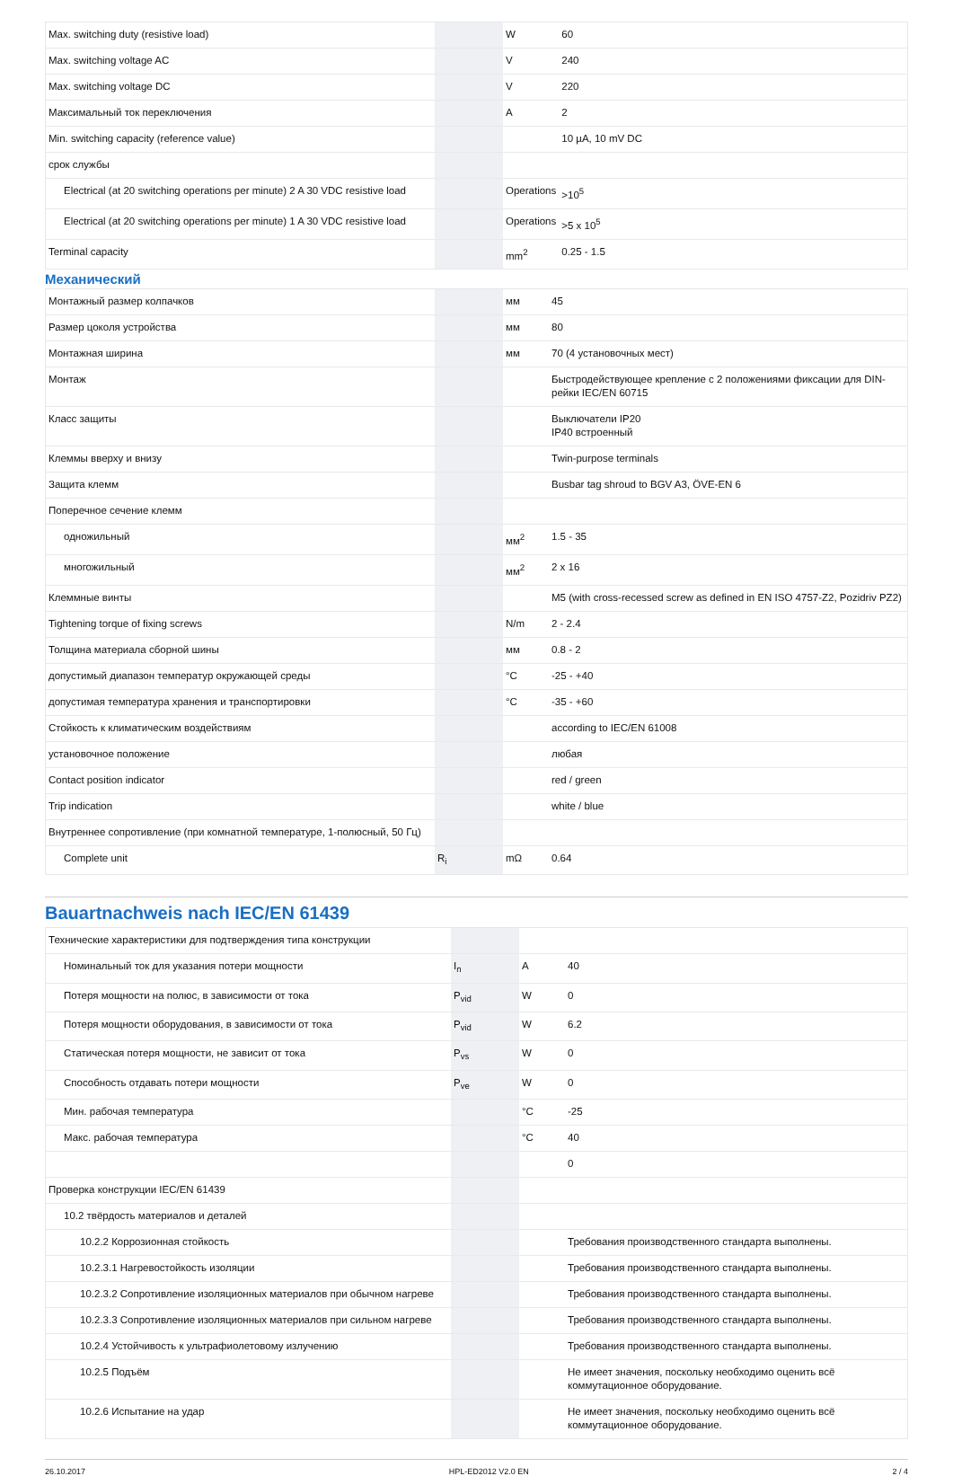| Max. switching duty (resistive load) | | W | 60 |
| Max. switching voltage AC | | V | 240 |
| Max. switching voltage DC | | V | 220 |
| Максимальный ток переключения | | A | 2 |
| Min. switching capacity (reference value) | | | 10 µA, 10 mV DC |
| срок службы | | | |
| Electrical (at 20 switching operations per minute) 2 A 30 VDC resistive load | | Operations | >10<sup>5</sup> |
| Electrical (at 20 switching operations per minute) 1 A 30 VDC resistive load | | Operations | >5 x 10<sup>5</sup> |
| Terminal capacity | | mm<sup>2</sup> | 0.25 - 1.5 |
Механический
| Монтажный размер колпачков | | мм | 45 |
| Размер цоколя устройства | | мм | 80 |
| Монтажная ширина | | мм | 70 (4 установочных мест) |
| Монтаж | | | Быстродействующее крепление с 2 положениями фиксации для DIN-рейки IEC/EN 60715 |
| Класс защиты | | | Выключатели IP20 IP40 встроенный |
| Клеммы вверху и внизу | | | Twin-purpose terminals |
| Защита клемм | | | Busbar tag shroud to BGV A3, ÖVE-EN 6 |
| Поперечное сечение клемм | | | |
| одножильный | | мм<sup>2</sup> | 1.5 - 35 |
| многожильный | | мм<sup>2</sup> | 2 x 16 |
| Клеммные винты | | | M5 (with cross-recessed screw as defined in EN ISO 4757-Z2, Pozidriv PZ2) |
| Tightening torque of fixing screws | | N/m | 2 - 2.4 |
| Толщина материала сборной шины | | мм | 0.8 - 2 |
| допустимый диапазон температур окружающей среды | | °C | -25 - +40 |
| допустимая температура хранения и транспортировки | | °C | -35 - +60 |
| Стойкость к климатическим воздействиям | | | according to IEC/EN 61008 |
| установочное положение | | | любая |
| Contact position indicator | | | red / green |
| Trip indication | | | white / blue |
| Внутреннее сопротивление (при комнатной температуре, 1-полюсный, 50 Гц) | | | |
| Complete unit | R<sub>i</sub> | mΩ | 0.64 |
Bauartnachweis nach IEC/EN 61439
| Технические характеристики для подтверждения типа конструкции | | | |
| Номинальный ток для указания потери мощности | I<sub>n</sub> | A | 40 |
| Потеря мощности на полюс, в зависимости от тока | P<sub>vid</sub> | W | 0 |
| Потеря мощности оборудования, в зависимости от тока | P<sub>vid</sub> | W | 6.2 |
| Статическая потеря мощности, не зависит от тока | P<sub>vs</sub> | W | 0 |
| Способность отдавать потери мощности | P<sub>ve</sub> | W | 0 |
| Мин. рабочая температура | | °C | -25 |
| Макс. рабочая температура | | °C | 40 |
| | | | 0 |
| Проверка конструкции IEC/EN 61439 | | | |
| 10.2 твёрдость материалов и деталей | | | |
| 10.2.2 Коррозионная стойкость | | | Требования производственного стандарта выполнены. |
| 10.2.3.1 Нагревостойкость изоляции | | | Требования производственного стандарта выполнены. |
| 10.2.3.2 Сопротивление изоляционных материалов при обычном нагреве | | | Требования производственного стандарта выполнены. |
| 10.2.3.3 Сопротивление изоляционных материалов при сильном нагреве | | | Требования производственного стандарта выполнены. |
| 10.2.4 Устойчивость к ультрафиолетовому излучению | | | Требования производственного стандарта выполнены. |
| 10.2.5 Подъём | | | Не имеет значения, поскольку необходимо оценить всё коммутационное оборудование. |
| 10.2.6 Испытание на удар | | | Не имеет значения, поскольку необходимо оценить всё коммутационное оборудование. |
26.10.2017 HPL-ED2012 V2.0 EN 2 / 4